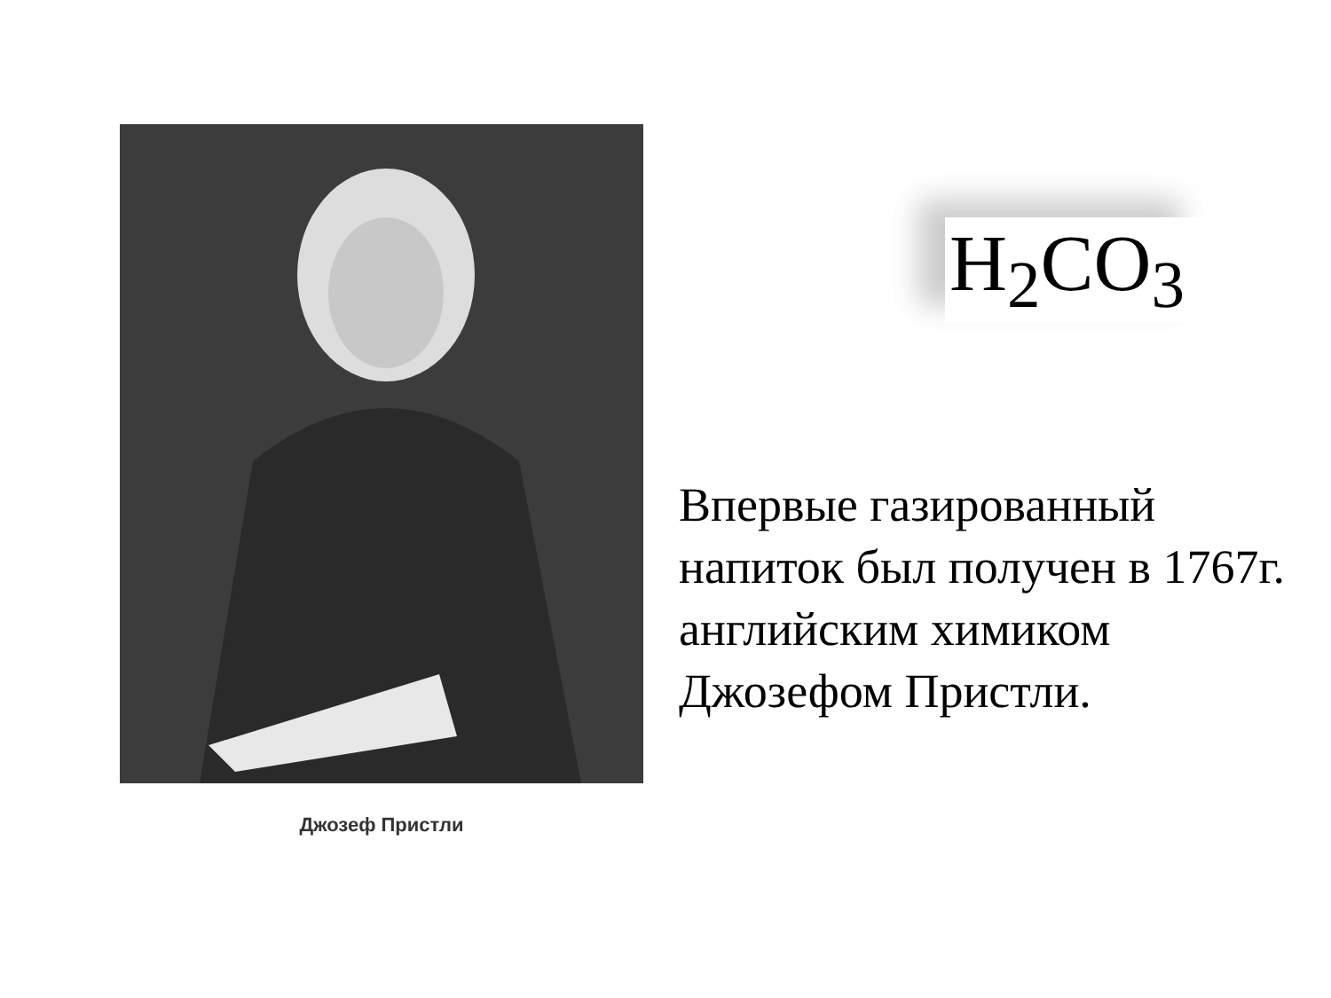Джозеф Пристли
H<sub>2</sub>CO<sub>3</sub>
Впервые газированный напиток был получен в 1767г. английским химиком Джозефом Пристли.